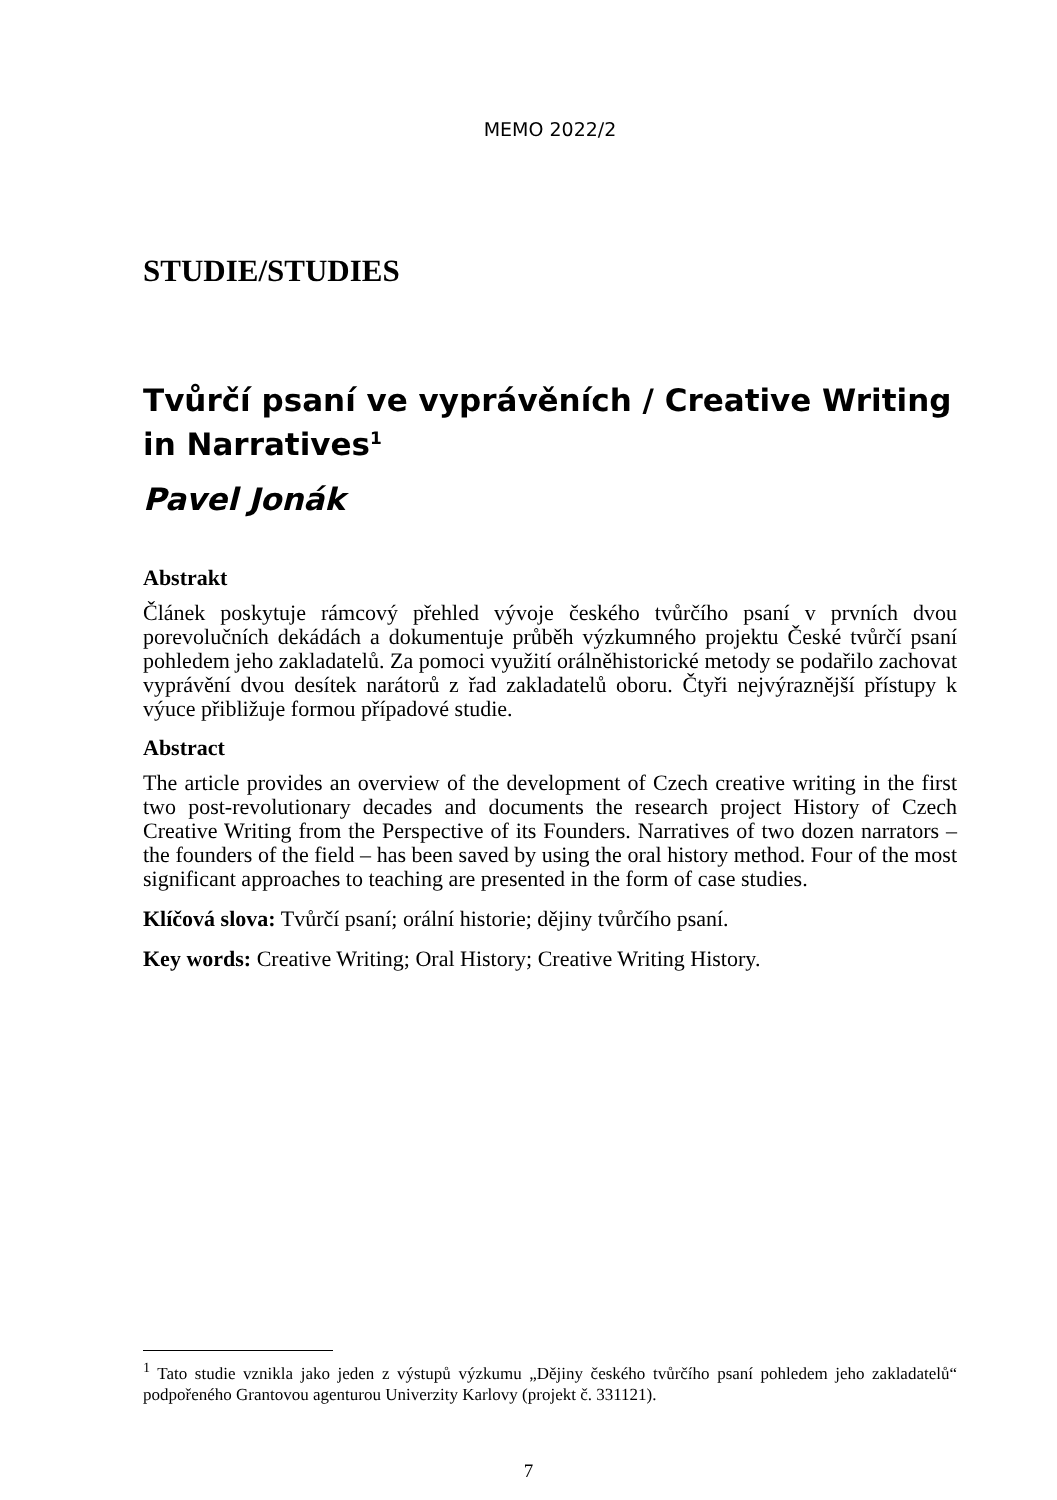MEMO 2022/2
STUDIE/STUDIES
Tvůrčí psaní ve vyprávěních / Creative Writing in Narratives<sup>1</sup>
Pavel Jonák
Abstrakt
Článek poskytuje rámcový přehled vývoje českého tvůrčího psaní v prvních dvou porevolučních dekádách a dokumentuje průběh výzkumného projektu České tvůrčí psaní pohledem jeho zakladatelů. Za pomoci využití orálněhistorické metody se podařilo zachovat vyprávění dvou desítek narátorů z řad zakladatelů oboru. Čtyři nejvýraznější přístupy k výuce přibližuje formou případové studie.
Abstract
The article provides an overview of the development of Czech creative writing in the first two post-revolutionary decades and documents the research project History of Czech Creative Writing from the Perspective of its Founders. Narratives of two dozen narrators – the founders of the field – has been saved by using the oral history method. Four of the most significant approaches to teaching are presented in the form of case studies.
Klíčová slova: Tvůrčí psaní; orální historie; dějiny tvůrčího psaní.
Key words: Creative Writing; Oral History; Creative Writing History.
<sup>1</sup> Tato studie vznikla jako jeden z výstupů výzkumu „Dějiny českého tvůrčího psaní pohledem jeho zakladatelů“ podpořeného Grantovou agenturou Univerzity Karlovy (projekt č. 331121).
7